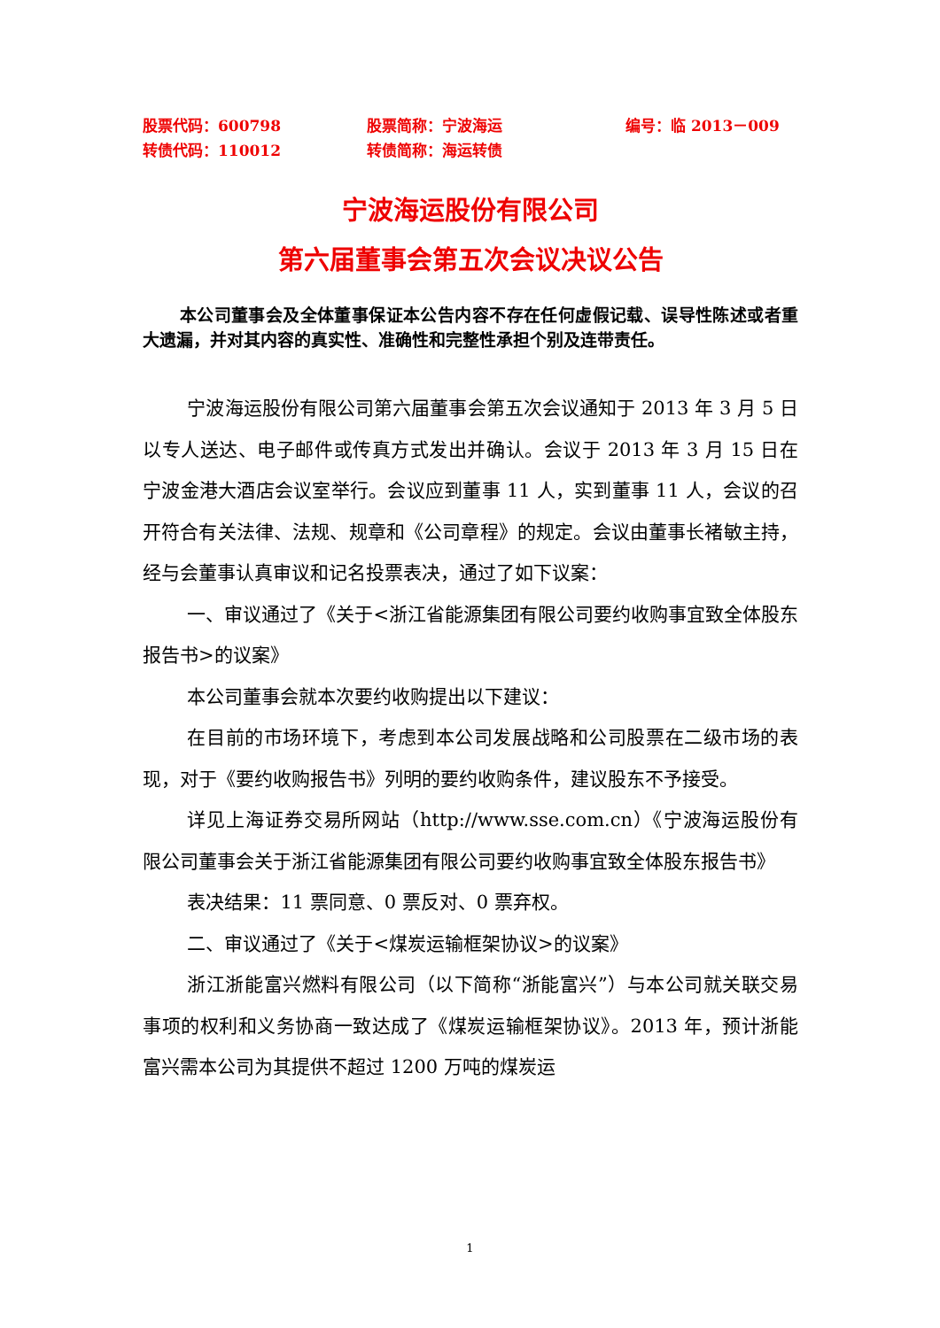股票代码：600798 股票简称：宁波海运 编号：临 2013－009
转债代码：110012 转债简称：海运转债
宁波海运股份有限公司
第六届董事会第五次会议决议公告
本公司董事会及全体董事保证本公告内容不存在任何虚假记载、误导性陈述或者重大遗漏，并对其内容的真实性、准确性和完整性承担个别及连带责任。
宁波海运股份有限公司第六届董事会第五次会议通知于 2013 年 3 月 5 日以专人送达、电子邮件或传真方式发出并确认。会议于 2013 年 3 月 15 日在宁波金港大酒店会议室举行。会议应到董事 11 人，实到董事 11 人，会议的召开符合有关法律、法规、规章和《公司章程》的规定。会议由董事长褚敏主持，经与会董事认真审议和记名投票表决，通过了如下议案：
一、审议通过了《关于<浙江省能源集团有限公司要约收购事宜致全体股东报告书>的议案》
本公司董事会就本次要约收购提出以下建议：
在目前的市场环境下，考虑到本公司发展战略和公司股票在二级市场的表现，对于《要约收购报告书》列明的要约收购条件，建议股东不予接受。
详见上海证券交易所网站（http://www.sse.com.cn）《宁波海运股份有限公司董事会关于浙江省能源集团有限公司要约收购事宜致全体股东报告书》
表决结果：11 票同意、0 票反对、0 票弃权。
二、审议通过了《关于<煤炭运输框架协议>的议案》
浙江浙能富兴燃料有限公司（以下简称“浙能富兴”）与本公司就关联交易事项的权利和义务协商一致达成了《煤炭运输框架协议》。2013 年，预计浙能富兴需本公司为其提供不超过 1200 万吨的煤炭运
1